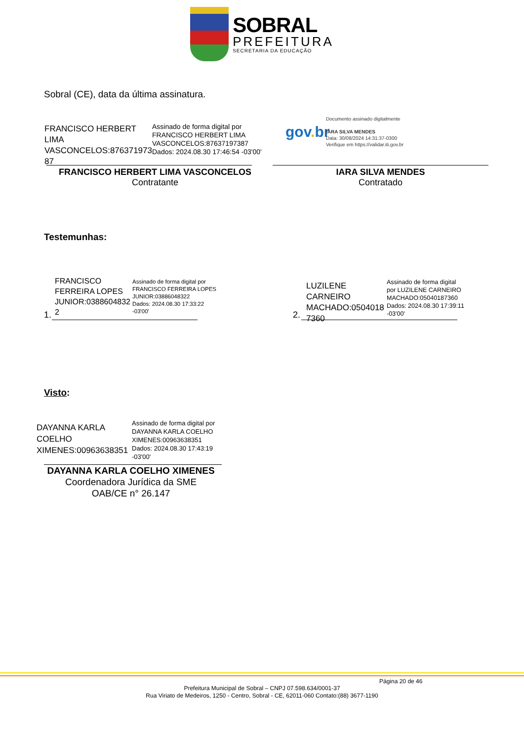SOBRAL
PREFEITURA
SECRETARIA DA EDUCAÇÃO
Sobral (CE), data da última assinatura.
FRANCISCO HERBERT LIMA VASCONCELOS:876371973 87
Assinado de forma digital por
FRANCISCO HERBERT LIMA
VASCONCELOS:87637197387
Dados: 2024.08.30 17:46:54 -03'00'
FRANCISCO HERBERT LIMA VASCONCELOS
Contratante
gov. br
Documento assinado digitalmente
IARA SILVA MENDES
Data: 30/08/2024 14:31:37-0300
Verifique em https://validar.iti.gov.br
IARA SILVA MENDES
Contratado
Testemunhas:
1.
FRANCISCO FERREIRA LOPES JUNIOR:0388604832 2
Assinado de forma digital por
FRANCISCO FERREIRA LOPES
JUNIOR:03886048322
Dados: 2024.08.30 17:33:22
-03'00'
2.
LUZILENE CARNEIRO MACHADO:0504018 7360
Assinado de forma digital
por LUZILENE CARNEIRO
MACHADO:05040187360
Dados: 2024.08.30 17:39:11
-03'00'
Visto:
DAYANNA KARLA COELHO XIMENES:00963638351
Assinado de forma digital por
DAYANNA KARLA COELHO
XIMENES:00963638351
Dados: 2024.08.30 17:43:19
-03'00'
DAYANNA KARLA COELHO XIMENES
Coordenadora Jurídica da SME
OAB/CE n° 26.147
Página 20 de 46
Prefeitura Municipal de Sobral – CNPJ 07.598.634/0001-37
Rua Viriato de Medeiros, 1250 - Centro, Sobral - CE, 62011-060 Contato:(88) 3677-1190